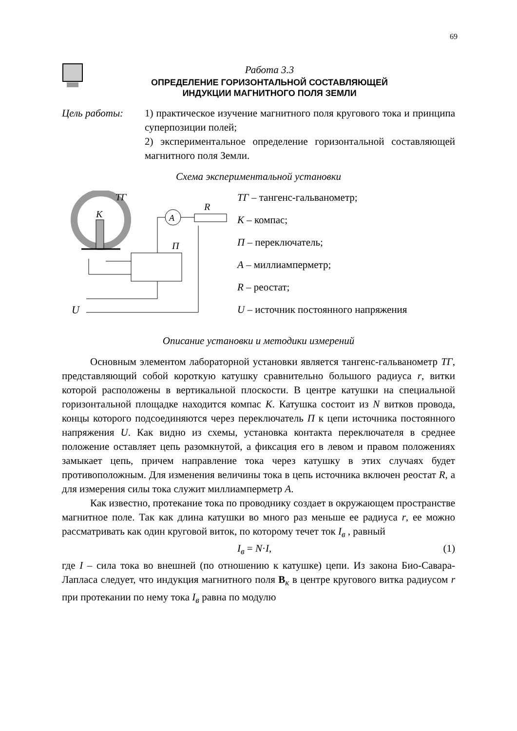69
Работа 3.3
ОПРЕДЕЛЕНИЕ ГОРИЗОНТАЛЬНОЙ СОСТАВЛЯЮЩЕЙ
ИНДУКЦИИ МАГНИТНОГО ПОЛЯ ЗЕМЛИ
Цель работы: 1) практическое изучение магнитного поля кругового тока и принципа суперпозиции полей;
2) экспериментальное определение горизонтальной составляющей магнитного поля Земли.
Схема экспериментальной установки
ТГ
К
A
R
П
U
ТГ – тангенс-гальванометр;
К – компас;
П – переключатель;
А – миллиамперметр;
R – реостат;
U – источник постоянного напряжения
Описание установки и методики измерений
Основным элементом лабораторной установки является тангенс-гальванометр ТГ, представляющий собой короткую катушку сравнительно большого радиуса r, витки которой расположены в вертикальной плоскости. В центре катушки на специальной горизонтальной площадке находится компас К. Катушка состоит из N витков провода, концы которого подсоединяются через переключатель П к цепи источника постоянного напряжения U. Как видно из схемы, установка контакта переключателя в среднее положение оставляет цепь разомкнутой, а фиксация его в левом и правом положениях замыкает цепь, причем направление тока через катушку в этих случаях будет противоположным. Для изменения величины тока в цепь источника включен реостат R, а для измерения силы тока служит миллиамперметр А.
Как известно, протекание тока по проводнику создает в окружающем пространстве магнитное поле. Так как длина катушки во много раз меньше ее радиуса r, ее можно рассматривать как один круговой виток, по которому течет ток I<sub>в</sub> , равный
I<sub>в</sub> = N·I, (1)
где I – сила тока во внешней (по отношению к катушке) цепи. Из закона Био-Савара-Лапласа следует, что индукция магнитного поля B<sub>к</sub> в центре кругового витка радиусом r при протекании по нему тока I<sub>в</sub> равна по модулю